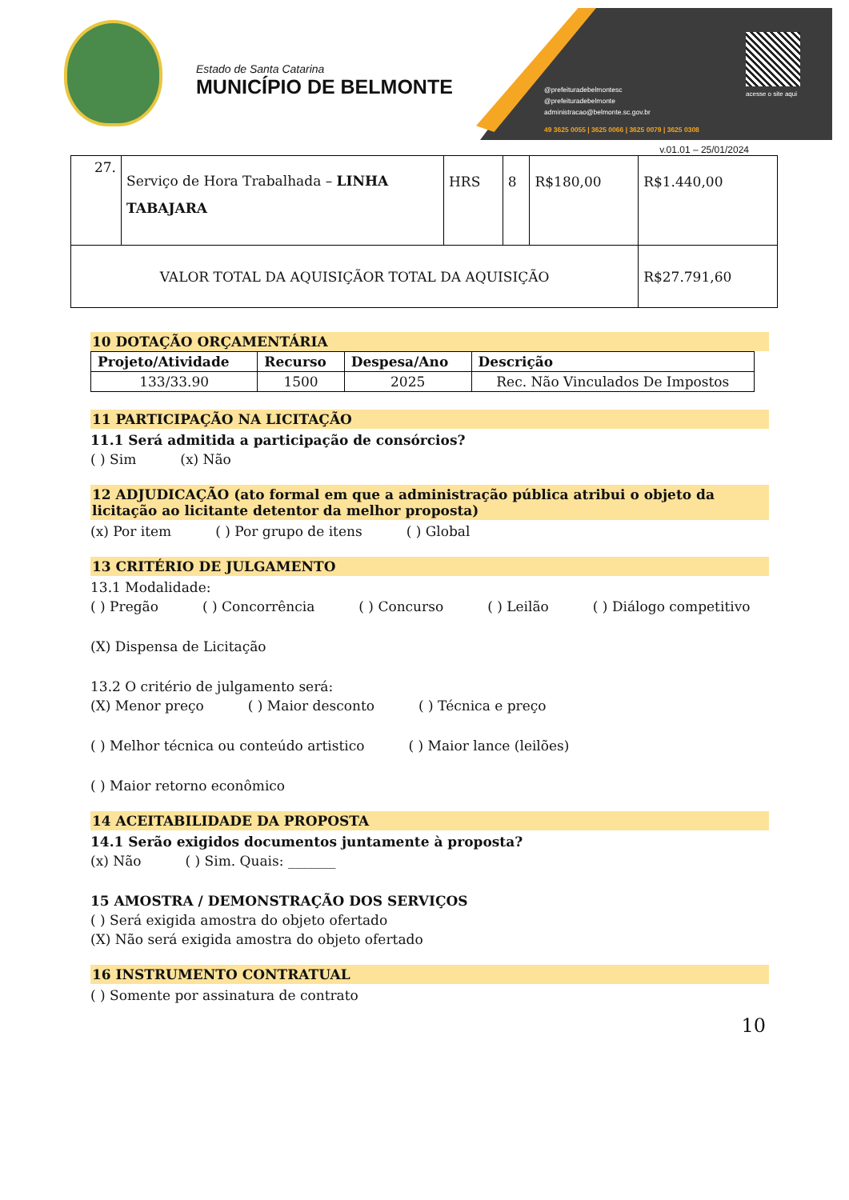Estado de Santa Catarina
MUNICÍPIO DE BELMONTE
@prefeituradebelmontesc
@prefeituradebelmonte
administracao@belmonte.sc.gov.br
49 3625 0055 | 3625 0066 | 3625 0079 | 3625 0308
acesse o site aqui
v.01.01 – 25/01/2024
| 27. | Serviço de Hora Trabalhada – LINHA TABAJARA | HRS | 8 | R$180,00 | R$1.440,00 |
| VALOR TOTAL DA AQUISIÇÃOR TOTAL DA AQUISIÇÃO | | | | | R$27.791,60 |
10 DOTAÇÃO ORÇAMENTÁRIA
| Projeto/Atividade | Recurso | Despesa/Ano | Descrição |
| --- | --- | --- | --- |
| 133/33.90 | 1500 | 2025 | Rec. Não Vinculados De Impostos |
11 PARTICIPAÇÃO NA LICITAÇÃO
11.1 Será admitida a participação de consórcios?
( ) Sim (x) Não
12 ADJUDICAÇÃO (ato formal em que a administração pública atribui o objeto da licitação ao licitante detentor da melhor proposta)
(x) Por item ( ) Por grupo de itens ( ) Global
13 CRITÉRIO DE JULGAMENTO
13.1 Modalidade:
( ) Pregão ( ) Concorrência ( ) Concurso ( ) Leilão ( ) Diálogo competitivo
(X) Dispensa de Licitação
13.2 O critério de julgamento será:
(X) Menor preço ( ) Maior desconto ( ) Técnica e preço
( ) Melhor técnica ou conteúdo artistico ( ) Maior lance (leilões)
( ) Maior retorno econômico
14 ACEITABILIDADE DA PROPOSTA
14.1 Serão exigidos documentos juntamente à proposta?
(x) Não ( ) Sim. Quais: _______
15 AMOSTRA / DEMONSTRAÇÃO DOS SERVIÇOS
( ) Será exigida amostra do objeto ofertado
(X) Não será exigida amostra do objeto ofertado
16 INSTRUMENTO CONTRATUAL
( ) Somente por assinatura de contrato
10